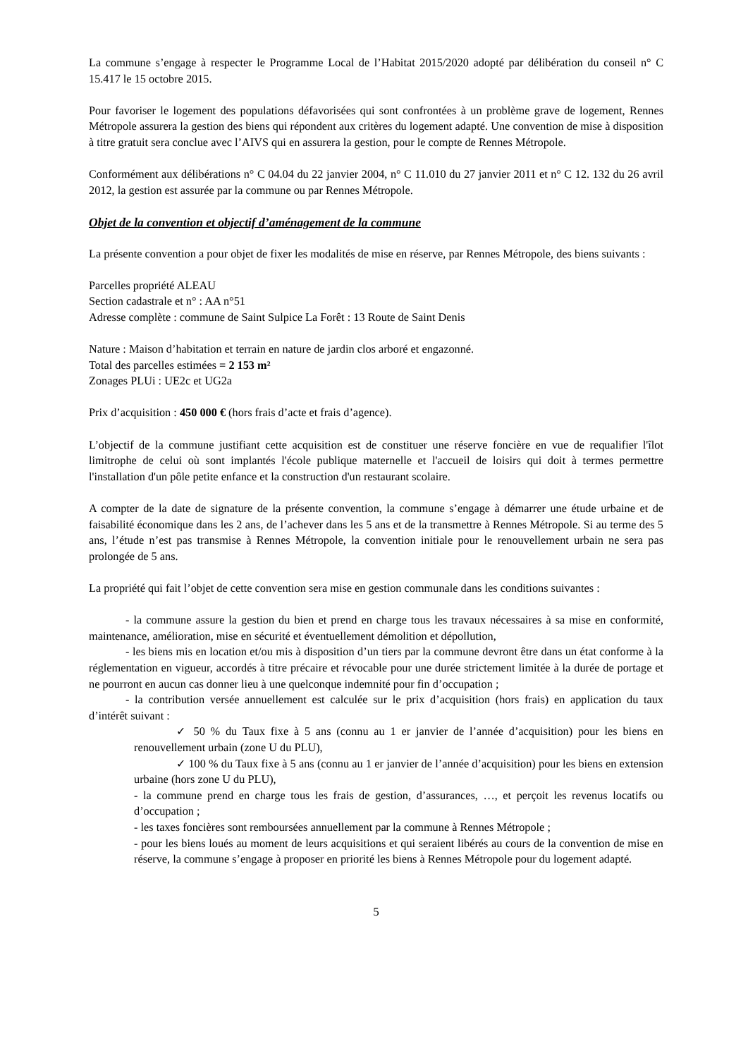La commune s’engage à respecter le Programme Local de l’Habitat 2015/2020 adopté par délibération du conseil n° C 15.417 le 15 octobre 2015.
Pour favoriser le logement des populations défavorisées qui sont confrontées à un problème grave de logement, Rennes Métropole assurera la gestion des biens qui répondent aux critères du logement adapté. Une convention de mise à disposition à titre gratuit sera conclue avec l’AIVS qui en assurera la gestion, pour le compte de Rennes Métropole.
Conformément aux délibérations n° C 04.04 du 22 janvier 2004, n° C 11.010 du 27 janvier 2011 et n° C 12. 132 du 26 avril 2012, la gestion est assurée par la commune ou par Rennes Métropole.
Objet de la convention et objectif d’aménagement de la commune
La présente convention a pour objet de fixer les modalités de mise en réserve, par Rennes Métropole, des biens suivants :
Parcelles propriété ALEAU
Section cadastrale et n° : AA n°51
Adresse complète : commune de Saint Sulpice La Forêt : 13 Route de Saint Denis
Nature : Maison d’habitation et terrain en nature de jardin clos arboré et engazonné.
Total des parcelles estimées = 2 153 m²
Zonages PLUi : UE2c et UG2a
Prix d’acquisition : 450 000 € (hors frais d’acte et frais d’agence).
L’objectif de la commune justifiant cette acquisition est de constituer une réserve foncière en vue de requalifier l'îlot limitrophe de celui où sont implantés l'école publique maternelle et l'accueil de loisirs qui doit à termes permettre l'installation d'un pôle petite enfance et la construction d'un restaurant scolaire.
A compter de la date de signature de la présente convention, la commune s’engage à démarrer une étude urbaine et de faisabilité économique dans les 2 ans, de l’achever dans les 5 ans et de la transmettre à Rennes Métropole. Si au terme des 5 ans, l’étude n’est pas transmise à Rennes Métropole, la convention initiale pour le renouvellement urbain ne sera pas prolongée de 5 ans.
La propriété qui fait l’objet de cette convention sera mise en gestion communale dans les conditions suivantes :
- la commune assure la gestion du bien et prend en charge tous les travaux nécessaires à sa mise en conformité, maintenance, amélioration, mise en sécurité et éventuellement démolition et dépollution,
- les biens mis en location et/ou mis à disposition d’un tiers par la commune devront être dans un état conforme à la réglementation en vigueur, accordés à titre précaire et révocable pour une durée strictement limitée à la durée de portage et ne pourront en aucun cas donner lieu à une quelconque indemnité pour fin d’occupation ;
- la contribution versée annuellement est calculée sur le prix d’acquisition (hors frais) en application du taux d’intérêt suivant :
✓ 50 % du Taux fixe à 5 ans (connu au 1 er janvier de l’année d’acquisition) pour les biens en renouvellement urbain (zone U du PLU),
✓ 100 % du Taux fixe à 5 ans (connu au 1 er janvier de l’année d’acquisition) pour les biens en extension urbaine (hors zone U du PLU),
- la commune prend en charge tous les frais de gestion, d’assurances, …, et perçoit les revenus locatifs ou d’occupation ;
- les taxes foncières sont remboursées annuellement par la commune à Rennes Métropole ;
- pour les biens loués au moment de leurs acquisitions et qui seraient libérés au cours de la convention de mise en réserve, la commune s’engage à proposer en priorité les biens à Rennes Métropole pour du logement adapté.
5